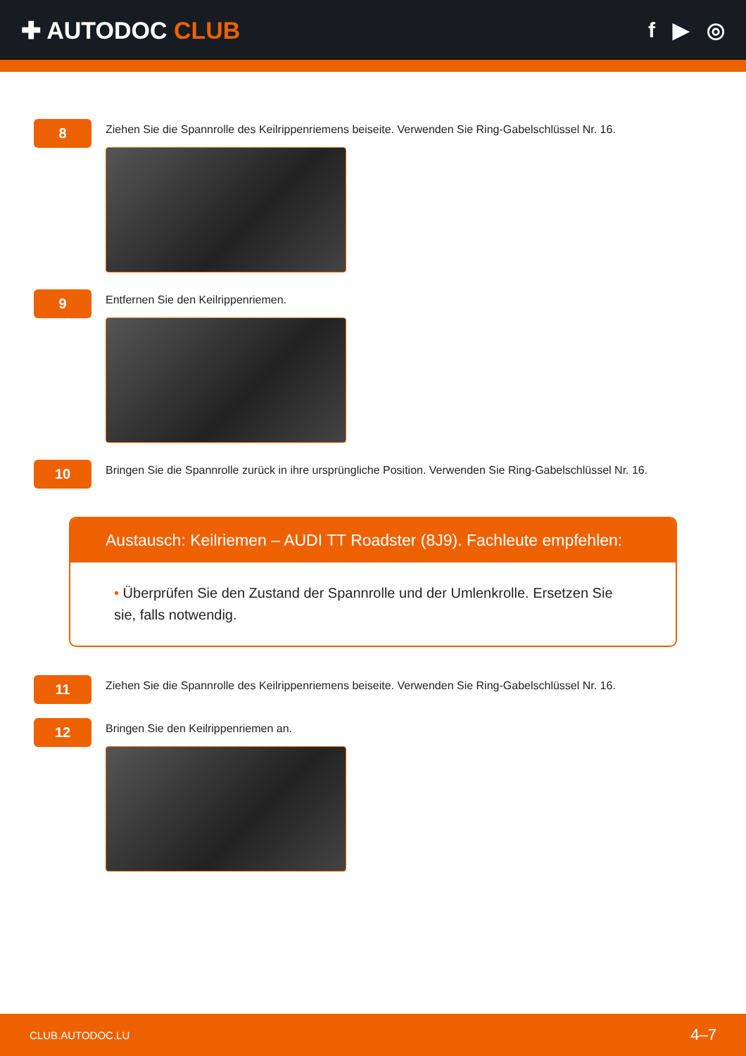✚ AUTODOC CLUB f ▶ ◎
8
Ziehen Sie die Spannrolle des Keilrippenriemens beiseite. Verwenden Sie Ring-Gabelschlüssel Nr. 16.
9
Entfernen Sie den Keilrippenriemen.
10
Bringen Sie die Spannrolle zurück in ihre ursprüngliche Position. Verwenden Sie Ring-Gabelschlüssel Nr. 16.
Austausch: Keilriemen – AUDI TT Roadster (8J9). Fachleute empfehlen:
• Überprüfen Sie den Zustand der Spannrolle und der Umlenkrolle. Ersetzen Sie sie, falls notwendig.
11
Ziehen Sie die Spannrolle des Keilrippenriemens beiseite. Verwenden Sie Ring-Gabelschlüssel Nr. 16.
12
Bringen Sie den Keilrippenriemen an.
CLUB.AUTODOC.LU 4–7